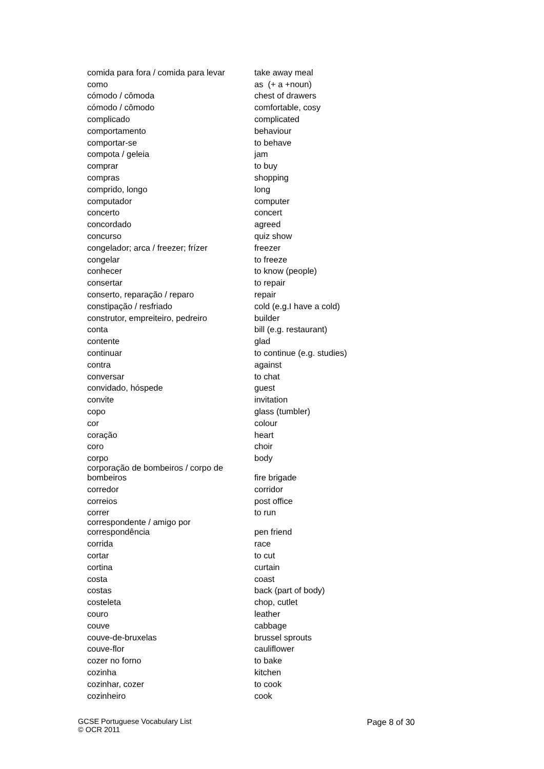| comida para fora / comida para levar | take away meal |
| como | as (+ a +noun) |
| cómodo / cômoda | chest of drawers |
| cómodo / cômodo | comfortable, cosy |
| complicado | complicated |
| comportamento | behaviour |
| comportar-se | to behave |
| compota / geleia | jam |
| comprar | to buy |
| compras | shopping |
| comprido, longo | long |
| computador | computer |
| concerto | concert |
| concordado | agreed |
| concurso | quiz show |
| congelador; arca / freezer; frízer | freezer |
| congelar | to freeze |
| conhecer | to know (people) |
| consertar | to repair |
| conserto, reparação / reparo | repair |
| constipação / resfriado | cold (e.g.I have a cold) |
| construtor, empreiteiro, pedreiro | builder |
| conta | bill (e.g. restaurant) |
| contente | glad |
| continuar | to continue (e.g. studies) |
| contra | against |
| conversar | to chat |
| convidado, hóspede | guest |
| convite | invitation |
| copo | glass (tumbler) |
| cor | colour |
| coração | heart |
| coro | choir |
| corpo | body |
| corporação de bombeiros / corpo de bombeiros | fire brigade |
| corredor | corridor |
| correios | post office |
| correr | to run |
| correspondente / amigo por correspondência | pen friend |
| corrida | race |
| cortar | to cut |
| cortina | curtain |
| costa | coast |
| costas | back (part of body) |
| costeleta | chop, cutlet |
| couro | leather |
| couve | cabbage |
| couve-de-bruxelas | brussel sprouts |
| couve-flor | cauliflower |
| cozer no forno | to bake |
| cozinha | kitchen |
| cozinhar, cozer | to cook |
| cozinheiro | cook |
GCSE Portuguese Vocabulary List
© OCR 2011
Page 8 of 30